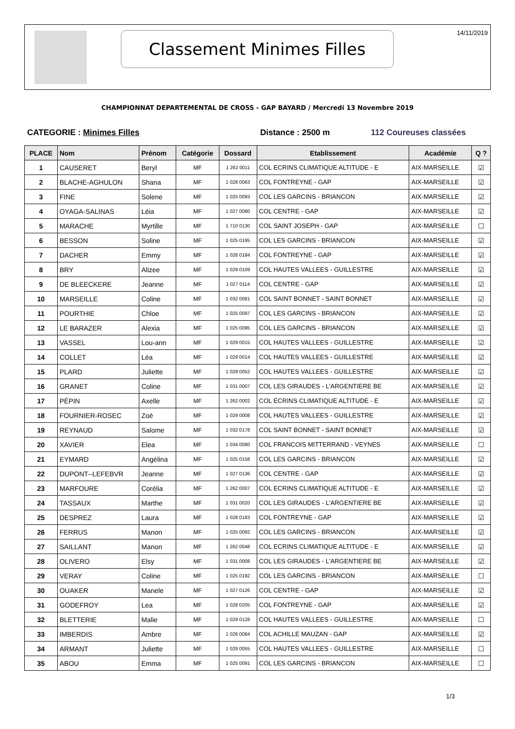14/11/2019 Classement Minimes Filles
CHAMPIONNAT DEPARTEMENTAL DE CROSS - GAP BAYARD / Mercredi 13 Novembre 2019
CATEGORIE : Minimes Filles Distance : 2500 m 112 Coureuses classées
| PLACE | Nom | Prénom | Catégorie | Dossard | Etablissement | Académie | Q ? |
| --- | --- | --- | --- | --- | --- | --- | --- |
| 1 | CAUSERET | Beryl | MF | 1 262 0011 | COL ECRINS CLIMATIQUE ALTITUDE - E | AIX-MARSEILLE | ☑ |
| 2 | BLACHE-AGHULON | Shana | MF | 1 028 0063 | COL FONTREYNE - GAP | AIX-MARSEILLE | ☑ |
| 3 | FINE | Solene | MF | 1 025 0093 | COL LES GARCINS - BRIANCON | AIX-MARSEILLE | ☑ |
| 4 | OYAGA-SALINAS | Léia | MF | 1 027 0080 | COL CENTRE - GAP | AIX-MARSEILLE | ☑ |
| 5 | MARACHE | Myrtille | MF | 1 710 0130 | COL SAINT JOSEPH - GAP | AIX-MARSEILLE | ☐ |
| 6 | BESSON | Soline | MF | 1 025 0195 | COL LES GARCINS - BRIANCON | AIX-MARSEILLE | ☑ |
| 7 | DACHER | Emmy | MF | 1 028 0184 | COL FONTREYNE - GAP | AIX-MARSEILLE | ☑ |
| 8 | BRY | Alizee | MF | 1 029 0109 | COL HAUTES VALLEES - GUILLESTRE | AIX-MARSEILLE | ☑ |
| 9 | DE BLEECKERE | Jeanne | MF | 1 027 0114 | COL CENTRE - GAP | AIX-MARSEILLE | ☑ |
| 10 | MARSEILLE | Coline | MF | 1 032 0081 | COL SAINT BONNET - SAINT BONNET | AIX-MARSEILLE | ☑ |
| 11 | POURTHIE | Chloe | MF | 1 025 0097 | COL LES GARCINS - BRIANCON | AIX-MARSEILLE | ☑ |
| 12 | LE BARAZER | Alexia | MF | 1 025 0095 | COL LES GARCINS - BRIANCON | AIX-MARSEILLE | ☑ |
| 13 | VASSEL | Lou-ann | MF | 1 029 0015 | COL HAUTES VALLEES - GUILLESTRE | AIX-MARSEILLE | ☑ |
| 14 | COLLET | Léa | MF | 1 029 0014 | COL HAUTES VALLEES - GUILLESTRE | AIX-MARSEILLE | ☑ |
| 15 | PLARD | Juliette | MF | 1 029 0052 | COL HAUTES VALLEES - GUILLESTRE | AIX-MARSEILLE | ☑ |
| 16 | GRANET | Coline | MF | 1 031 0007 | COL LES GIRAUDES - L'ARGENTIERE BE | AIX-MARSEILLE | ☑ |
| 17 | PÉPIN | Axelle | MF | 1 262 0002 | COL ECRINS CLIMATIQUE ALTITUDE - E | AIX-MARSEILLE | ☑ |
| 18 | FOURNIER-ROSEC | Zoé | MF | 1 029 0008 | COL HAUTES VALLEES - GUILLESTRE | AIX-MARSEILLE | ☑ |
| 19 | REYNAUD | Salome | MF | 1 032 0178 | COL SAINT BONNET - SAINT BONNET | AIX-MARSEILLE | ☑ |
| 20 | XAVIER | Elea | MF | 1 034 0080 | COL FRANCOIS MITTERRAND - VEYNES | AIX-MARSEILLE | ☐ |
| 21 | EYMARD | Angélina | MF | 1 025 0158 | COL LES GARCINS - BRIANCON | AIX-MARSEILLE | ☑ |
| 22 | DUPONT--LEFEBVR | Jeanne | MF | 1 027 0136 | COL CENTRE - GAP | AIX-MARSEILLE | ☑ |
| 23 | MARFOURE | Corélia | MF | 1 262 0007 | COL ECRINS CLIMATIQUE ALTITUDE - E | AIX-MARSEILLE | ☑ |
| 24 | TASSAUX | Marthe | MF | 1 031 0020 | COL LES GIRAUDES - L'ARGENTIERE BE | AIX-MARSEILLE | ☑ |
| 25 | DESPREZ | Laura | MF | 1 028 0183 | COL FONTREYNE - GAP | AIX-MARSEILLE | ☑ |
| 26 | FERRUS | Manon | MF | 1 025 0092 | COL LES GARCINS - BRIANCON | AIX-MARSEILLE | ☑ |
| 27 | SAILLANT | Manon | MF | 1 262 0048 | COL ECRINS CLIMATIQUE ALTITUDE - E | AIX-MARSEILLE | ☑ |
| 28 | OLIVERO | Elsy | MF | 1 031 0008 | COL LES GIRAUDES - L'ARGENTIERE BE | AIX-MARSEILLE | ☑ |
| 29 | VERAY | Coline | MF | 1 025 0192 | COL LES GARCINS - BRIANCON | AIX-MARSEILLE | ☐ |
| 30 | OUAKER | Manele | MF | 1 027 0126 | COL CENTRE - GAP | AIX-MARSEILLE | ☑ |
| 31 | GODEFROY | Lea | MF | 1 028 0205 | COL FONTREYNE - GAP | AIX-MARSEILLE | ☑ |
| 32 | BLETTERIE | Malie | MF | 1 029 0128 | COL HAUTES VALLEES - GUILLESTRE | AIX-MARSEILLE | ☐ |
| 33 | IMBERDIS | Ambre | MF | 1 026 0084 | COL ACHILLE MAUZAN - GAP | AIX-MARSEILLE | ☑ |
| 34 | ARMANT | Juliette | MF | 1 029 0055 | COL HAUTES VALLEES - GUILLESTRE | AIX-MARSEILLE | ☐ |
| 35 | ABOU | Emma | MF | 1 025 0091 | COL LES GARCINS - BRIANCON | AIX-MARSEILLE | ☐ |
1/3